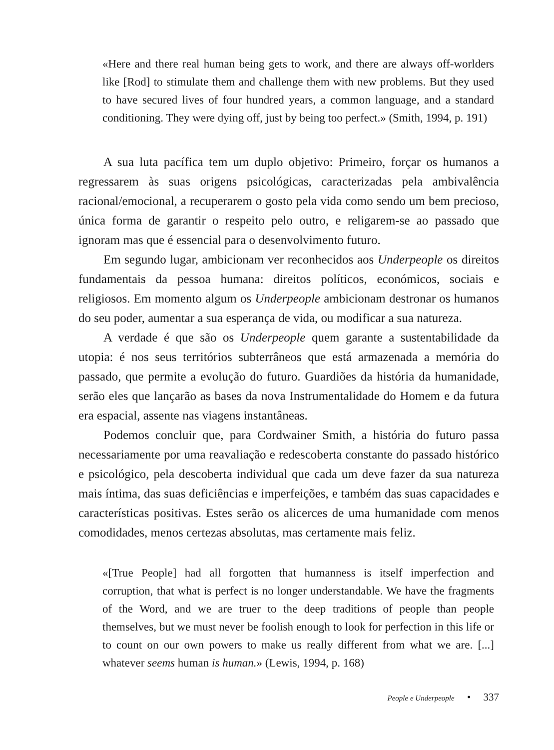«Here and there real human being gets to work, and there are always off-worlders like [Rod] to stimulate them and challenge them with new problems. But they used to have secured lives of four hundred years, a common language, and a standard conditioning. They were dying off, just by being too perfect.» (Smith, 1994, p. 191)
A sua luta pacífica tem um duplo objetivo: Primeiro, forçar os humanos a regressarem às suas origens psicológicas, caracterizadas pela ambivalência racional/emocional, a recuperarem o gosto pela vida como sendo um bem precioso, única forma de garantir o respeito pelo outro, e religarem-se ao passado que ignoram mas que é essencial para o desenvolvimento futuro.
Em segundo lugar, ambicionam ver reconhecidos aos Underpeople os direitos fundamentais da pessoa humana: direitos políticos, económicos, sociais e religiosos. Em momento algum os Underpeople ambicionam destronar os humanos do seu poder, aumentar a sua esperança de vida, ou modificar a sua natureza.
A verdade é que são os Underpeople quem garante a sustentabilidade da utopia: é nos seus territórios subterrâneos que está armazenada a memória do passado, que permite a evolução do futuro. Guardiões da história da humanidade, serão eles que lançarão as bases da nova Instrumentalidade do Homem e da futura era espacial, assente nas viagens instantâneas.
Podemos concluir que, para Cordwainer Smith, a história do futuro passa necessariamente por uma reavaliação e redescoberta constante do passado histórico e psicológico, pela descoberta individual que cada um deve fazer da sua natureza mais íntima, das suas deficiências e imperfeições, e também das suas capacidades e características positivas. Estes serão os alicerces de uma humanidade com menos comodidades, menos certezas absolutas, mas certamente mais feliz.
«[True People] had all forgotten that humanness is itself imperfection and corruption, that what is perfect is no longer understandable. We have the fragments of the Word, and we are truer to the deep traditions of people than people themselves, but we must never be foolish enough to look for perfection in this life or to count on our own powers to make us really different from what we are. [...] whatever seems human is human.» (Lewis, 1994, p. 168)
People e Underpeople • 337